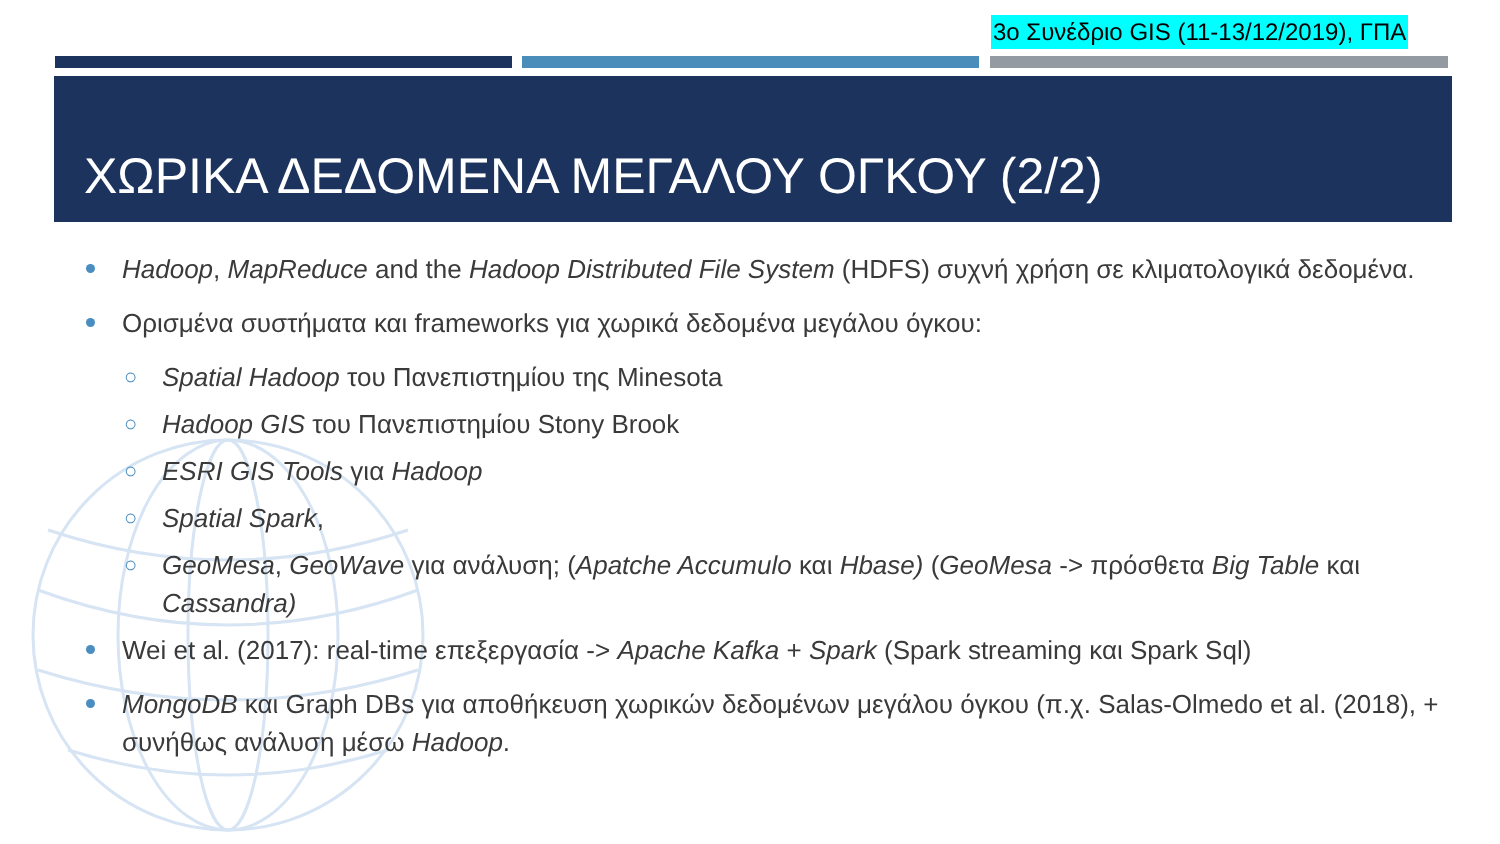3ο Συνέδριο GIS (11-13/12/2019), ΓΠΑ
ΧΩΡΙΚΑ ΔΕΔΟΜΕΝΑ ΜΕΓΑΛΟΥ ΟΓΚΟΥ (2/2)
Hadoop, MapReduce and the Hadoop Distributed File System (HDFS) συχνή χρήση σε κλιματολογικά δεδομένα.
Ορισμένα συστήματα και frameworks για χωρικά δεδομένα μεγάλου όγκου:
○ Spatial Hadoop του Πανεπιστημίου της Minesota
○ Hadoop GIS του Πανεπιστημίου Stony Brook
○ ESRI GIS Tools για Hadoop
○ Spatial Spark,
○ GeoMesa, GeoWave για ανάλυση; (Apatche Accumulo και Hbase) (GeoMesa -> πρόσθετα Big Table και Cassandra)
Wei et al. (2017): real-time επεξεργασία -> Apache Kafka + Spark (Spark streaming και Spark Sql)
MongoDB και Graph DBs για αποθήκευση χωρικών δεδομένων μεγάλου όγκου (π.χ. Salas-Olmedo et al. (2018), + συνήθως ανάλυση μέσω Hadoop.